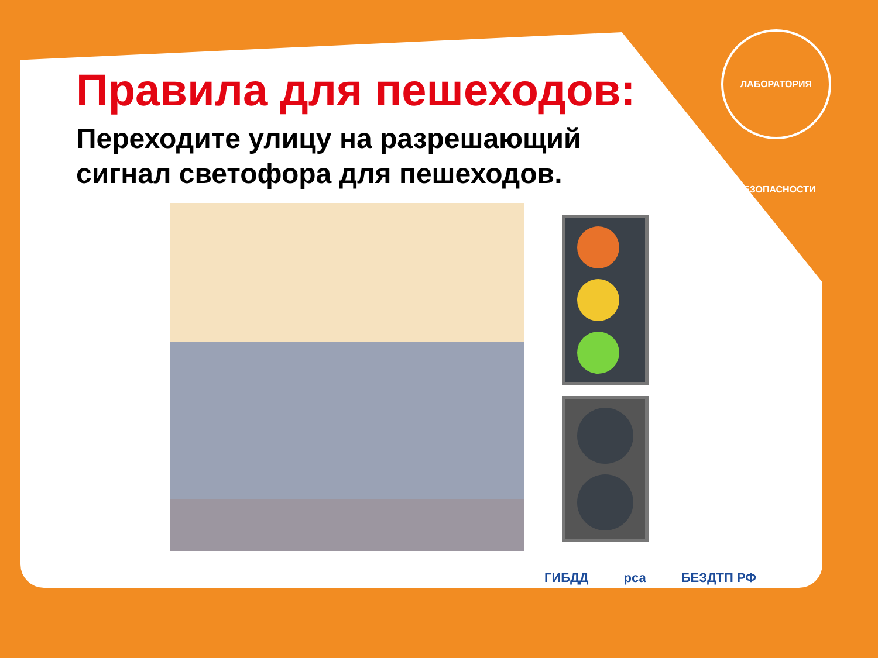ЛАБОРАТОРИЯ БЕЗОПАСНОСТИ
Правила для пешеходов:
Переходите улицу на разрешающий
сигнал светофора для пешеходов.
ГИБДД рса БЕЗДТП РФ